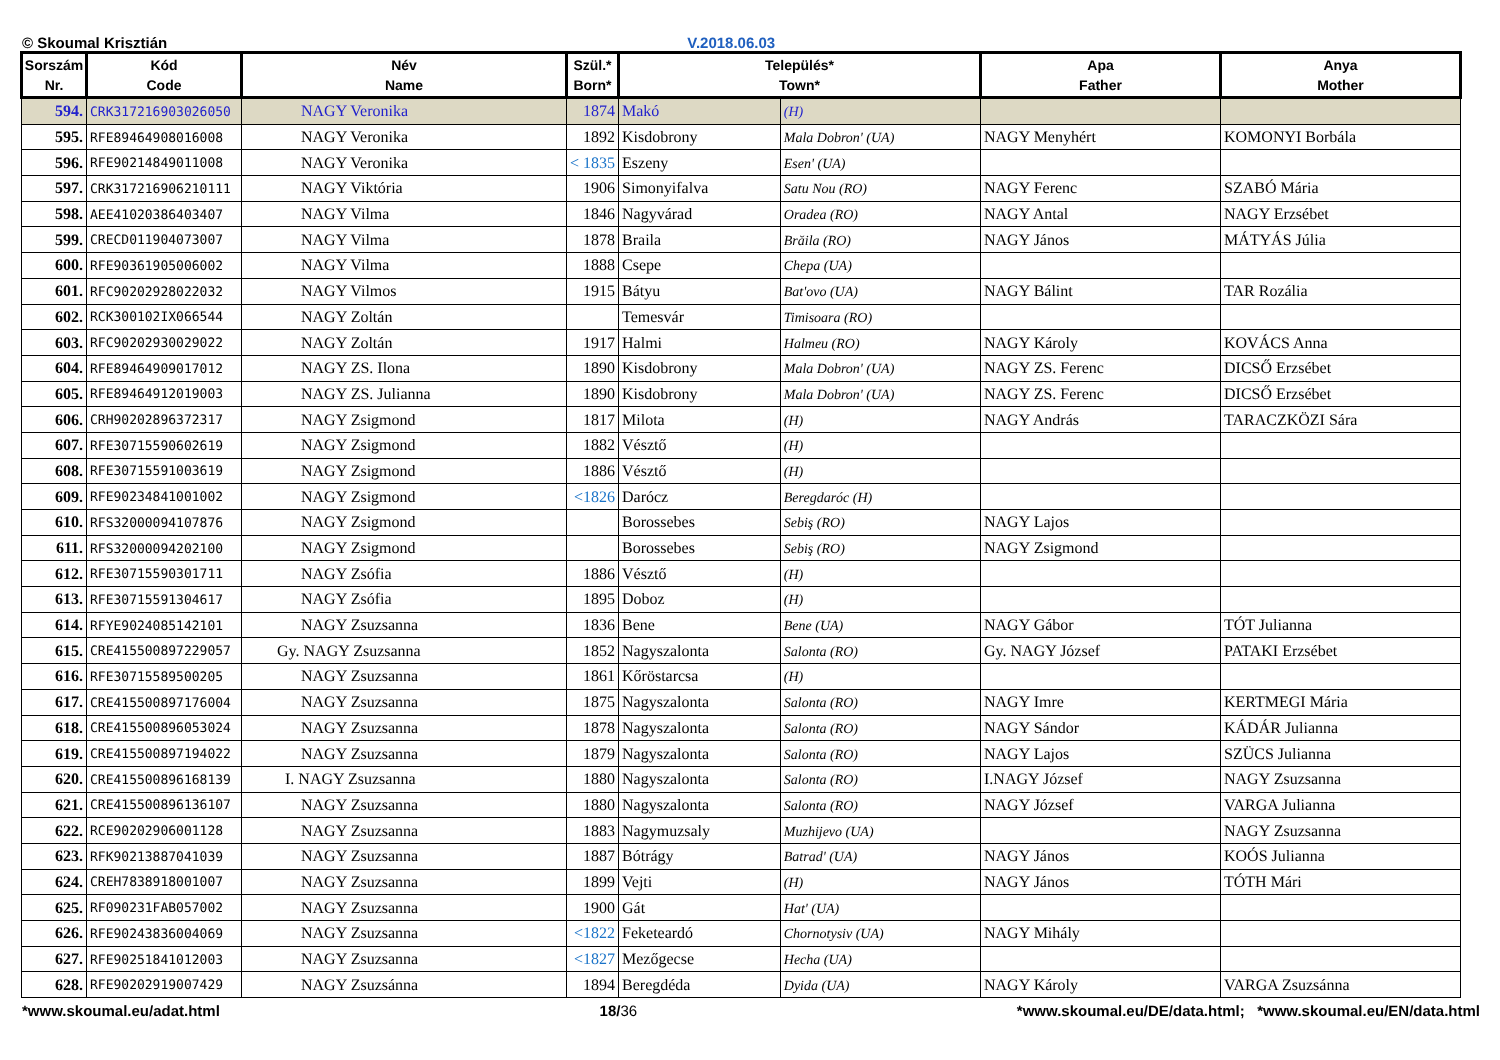© Skoumal Krisztián V.2018.06.03
| Sorszám Nr. | Kód Code | Név Name | Szül.* Born* | Település* Town* | | Apa Father | Anya Mother |
| --- | --- | --- | --- | --- | --- | --- | --- |
| 594. | CRK317216903026050 | NAGY Veronika | 1874 | Makó | (H) | | |
| 595. | RFE89464908016008 | NAGY Veronika | 1892 | Kisdobrony | Mala Dobron' (UA) | NAGY Menyhért | KOMONYI Borbála |
| 596. | RFE90214849011008 | NAGY Veronika | < 1835 | Eszeny | Esen' (UA) | | |
| 597. | CRK317216906210111 | NAGY Viktória | 1906 | Simonyifalva | Satu Nou (RO) | NAGY Ferenc | SZABÓ Mária |
| 598. | AEE41020386403407 | NAGY Vilma | 1846 | Nagyvárad | Oradea (RO) | NAGY Antal | NAGY Erzsébet |
| 599. | CRECD011904073007 | NAGY Vilma | 1878 | Braila | Brăila (RO) | NAGY János | MÁTYÁS Júlia |
| 600. | RFE90361905006002 | NAGY Vilma | 1888 | Csepe | Chepa (UA) | | |
| 601. | RFC90202928022032 | NAGY Vilmos | 1915 | Bátyu | Bat'ovo (UA) | NAGY Bálint | TAR Rozália |
| 602. | RCK300102IX066544 | NAGY Zoltán | | Temesvár | Timisoara (RO) | | |
| 603. | RFC90202930029022 | NAGY Zoltán | 1917 | Halmi | Halmeu (RO) | NAGY Károly | KOVÁCS Anna |
| 604. | RFE89464909017012 | NAGY ZS. Ilona | 1890 | Kisdobrony | Mala Dobron' (UA) | NAGY ZS. Ferenc | DICSŐ Erzsébet |
| 605. | RFE89464912019003 | NAGY ZS. Julianna | 1890 | Kisdobrony | Mala Dobron' (UA) | NAGY ZS. Ferenc | DICSŐ Erzsébet |
| 606. | CRH90202896372317 | NAGY Zsigmond | 1817 | Milota | (H) | NAGY András | TARACZKÖZI Sára |
| 607. | RFE30715590602619 | NAGY Zsigmond | 1882 | Vésztő | (H) | | |
| 608. | RFE30715591003619 | NAGY Zsigmond | 1886 | Vésztő | (H) | | |
| 609. | RFE90234841001002 | NAGY Zsigmond | <1826 | Darócz | Beregdaróc (H) | | |
| 610. | RFS32000094107876 | NAGY Zsigmond | | Borossebes | Sebiş (RO) | NAGY Lajos | |
| 611. | RFS32000094202100 | NAGY Zsigmond | | Borossebes | Sebiş (RO) | NAGY Zsigmond | |
| 612. | RFE30715590301711 | NAGY Zsófia | 1886 | Vésztő | (H) | | |
| 613. | RFE30715591304617 | NAGY Zsófia | 1895 | Doboz | (H) | | |
| 614. | RFYE9024085142101 | NAGY Zsuzsanna | 1836 | Bene | Bene (UA) | NAGY Gábor | TÓT Julianna |
| 615. | CRE415500897229057 | Gy. NAGY Zsuzsanna | 1852 | Nagyszalonta | Salonta (RO) | Gy. NAGY József | PATAKI Erzsébet |
| 616. | RFE30715589500205 | NAGY Zsuzsanna | 1861 | Kőröstarcsa | (H) | | |
| 617. | CRE415500897176004 | NAGY Zsuzsanna | 1875 | Nagyszalonta | Salonta (RO) | NAGY Imre | KERTMEGI Mária |
| 618. | CRE415500896053024 | NAGY Zsuzsanna | 1878 | Nagyszalonta | Salonta (RO) | NAGY Sándor | KÁDÁR Julianna |
| 619. | CRE415500897194022 | NAGY Zsuzsanna | 1879 | Nagyszalonta | Salonta (RO) | NAGY Lajos | SZÜCS Julianna |
| 620. | CRE415500896168139 | I. NAGY Zsuzsanna | 1880 | Nagyszalonta | Salonta (RO) | I.NAGY József | NAGY Zsuzsanna |
| 621. | CRE415500896136107 | NAGY Zsuzsanna | 1880 | Nagyszalonta | Salonta (RO) | NAGY József | VARGA Julianna |
| 622. | RCE90202906001128 | NAGY Zsuzsanna | 1883 | Nagymuzsaly | Muzhijevo (UA) | | NAGY Zsuzsanna |
| 623. | RFK90213887041039 | NAGY Zsuzsanna | 1887 | Bótrágy | Batrad' (UA) | NAGY János | KOÓS Julianna |
| 624. | CREH7838918001007 | NAGY Zsuzsanna | 1899 | Vejti | (H) | NAGY János | TÓTH Mári |
| 625. | RF090231FAB057002 | NAGY Zsuzsanna | 1900 | Gát | Hat' (UA) | | |
| 626. | RFE90243836004069 | NAGY Zsuzsanna | <1822 | Feketeardó | Chornotysiv (UA) | NAGY Mihály | |
| 627. | RFE90251841012003 | NAGY Zsuzsanna | <1827 | Mezőgecse | Hecha (UA) | | |
| 628. | RFE90202919007429 | NAGY Zsuzsánna | 1894 | Beregdéda | Dyida (UA) | NAGY Károly | VARGA Zsuzsánna |
*www.skoumal.eu/adat.html 18/36 *www.skoumal.eu/DE/data.html; *www.skoumal.eu/EN/data.html